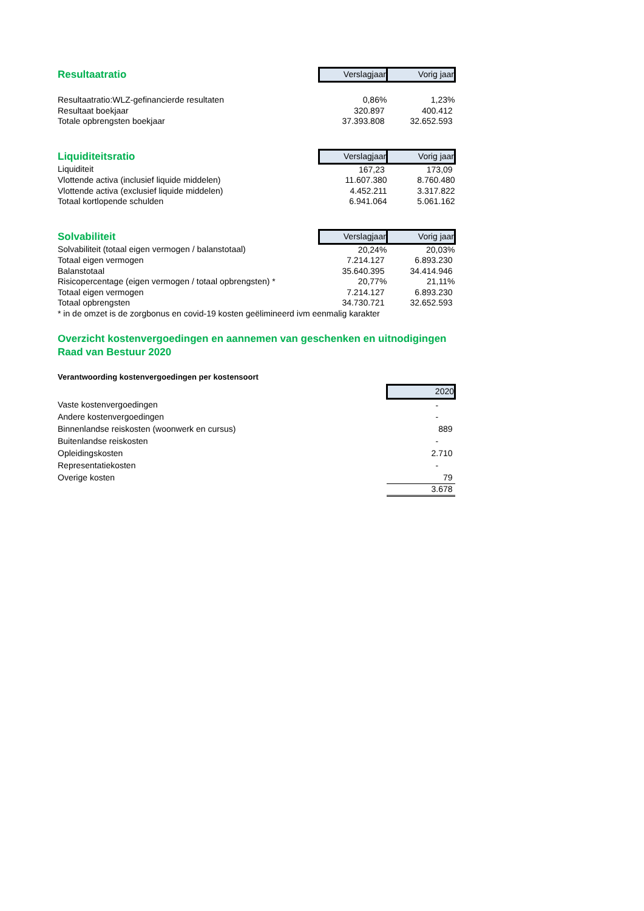| Resultaatratio | Verslagjaar | Vorig jaar |
| Resultaatratio:WLZ-gefinancierde resultaten | 0,86% | 1,23% |
| Resultaat boekjaar | 320.897 | 400.412 |
| Totale opbrengsten boekjaar | 37.393.808 | 32.652.593 |
| Liquiditeitsratio | Verslagjaar | Vorig jaar |
| Liquiditeit | 167,23 | 173,09 |
| Vlottende activa (inclusief liquide middelen) | 11.607.380 | 8.760.480 |
| Vlottende activa (exclusief liquide middelen) | 4.452.211 | 3.317.822 |
| Totaal kortlopende schulden | 6.941.064 | 5.061.162 |
| Solvabiliteit | Verslagjaar | Vorig jaar |
| Solvabiliteit (totaal eigen vermogen / balanstotaal) | 20,24% | 20,03% |
| Totaal eigen vermogen | 7.214.127 | 6.893.230 |
| Balanstotaal | 35.640.395 | 34.414.946 |
| Risicopercentage (eigen vermogen / totaal opbrengsten) * | 20,77% | 21,11% |
| Totaal eigen vermogen | 7.214.127 | 6.893.230 |
| Totaal opbrengsten | 34.730.721 | 32.652.593 |
| * in de omzet is de zorgbonus en covid-19 kosten geëlimineerd ivm eenmalig karakter | | |
Overzicht kostenvergoedingen en aannemen van geschenken en uitnodigingen
Raad van Bestuur 2020
Verantwoording kostenvergoedingen per kostensoort
| | | 2020 |
| Vaste kostenvergoedingen | | - |
| Andere kostenvergoedingen | | - |
| Binnenlandse reiskosten (woonwerk en cursus) | | 889 |
| Buitenlandse reiskosten | | - |
| Opleidingskosten | | 2.710 |
| Representatiekosten | | - |
| Overige kosten | | 79 |
| | | 3.678 |